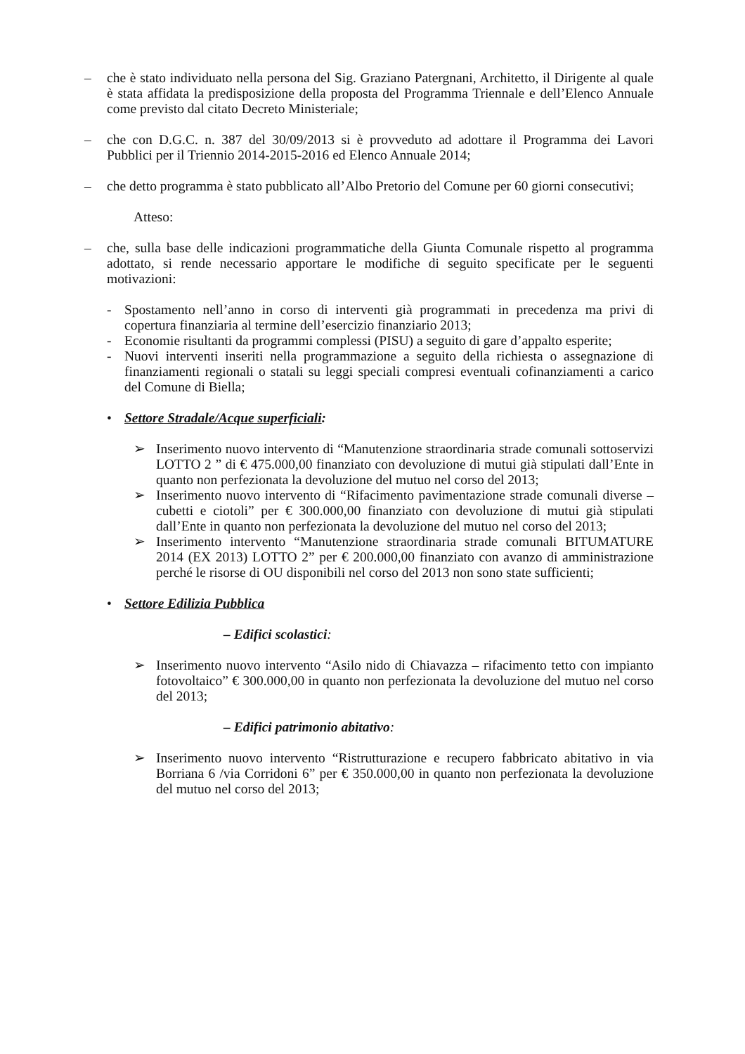– che è stato individuato nella persona del Sig. Graziano Patergnani, Architetto, il Dirigente al quale è stata affidata la predisposizione della proposta del Programma Triennale e dell’Elenco Annuale come previsto dal citato Decreto Ministeriale;
– che con D.G.C. n. 387 del 30/09/2013 si è provveduto ad adottare il Programma dei Lavori Pubblici per il Triennio 2014-2015-2016 ed Elenco Annuale 2014;
– che detto programma è stato pubblicato all’Albo Pretorio del Comune per 60 giorni consecutivi;
Atteso:
– che, sulla base delle indicazioni programmatiche della Giunta Comunale rispetto al programma adottato, si rende necessario apportare le modifiche di seguito specificate per le seguenti motivazioni:
- Spostamento nell’anno in corso di interventi già programmati in precedenza ma privi di copertura finanziaria al termine dell’esercizio finanziario 2013;
- Economie risultanti da programmi complessi (PISU) a seguito di gare d’appalto esperite;
- Nuovi interventi inseriti nella programmazione a seguito della richiesta o assegnazione di finanziamenti regionali o statali su leggi speciali compresi eventuali cofinanziamenti a carico del Comune di Biella;
• Settore Stradale/Acque superficiali:
➢ Inserimento nuovo intervento di “Manutenzione straordinaria strade comunali sottoservizi LOTTO 2 ” di € 475.000,00 finanziato con devoluzione di mutui già stipulati dall’Ente in quanto non perfezionata la devoluzione del mutuo nel corso del 2013;
➢ Inserimento nuovo intervento di “Rifacimento pavimentazione strade comunali diverse – cubetti e ciotoli” per € 300.000,00 finanziato con devoluzione di mutui già stipulati dall’Ente in quanto non perfezionata la devoluzione del mutuo nel corso del 2013;
➢ Inserimento intervento “Manutenzione straordinaria strade comunali BITUMATURE 2014 (EX 2013) LOTTO 2” per € 200.000,00 finanziato con avanzo di amministrazione perché le risorse di OU disponibili nel corso del 2013 non sono state sufficienti;
• Settore Edilizia Pubblica
– Edifici scolastici:
➢ Inserimento nuovo intervento “Asilo nido di Chiavazza – rifacimento tetto con impianto fotovoltaico” € 300.000,00 in quanto non perfezionata la devoluzione del mutuo nel corso del 2013;
– Edifici patrimonio abitativo:
➢ Inserimento nuovo intervento “Ristrutturazione e recupero fabbricato abitativo in via Borriana 6 /via Corridoni 6” per € 350.000,00 in quanto non perfezionata la devoluzione del mutuo nel corso del 2013;